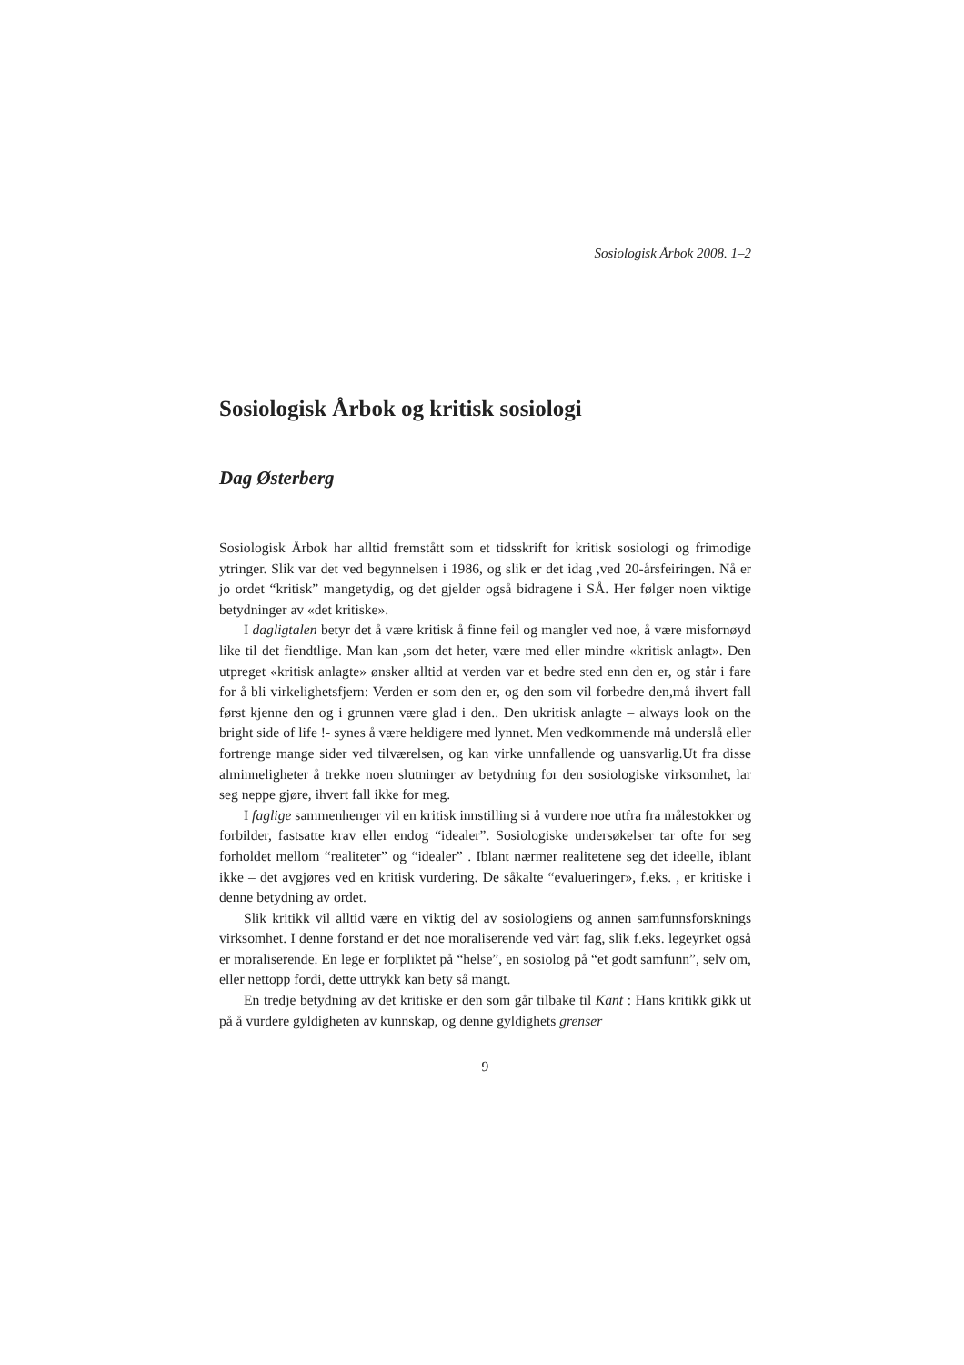Sosiologisk Årbok 2008. 1–2
Sosiologisk Årbok og kritisk sosiologi
Dag Østerberg
Sosiologisk Årbok har alltid fremstått som et tidsskrift for kritisk sosiologi og frimodige ytringer. Slik var det ved begynnelsen i 1986, og slik er det idag ,ved 20-årsfeiringen. Nå er jo ordet “kritisk” mangetydig, og det gjelder også bidragene i SÅ. Her følger noen viktige betydninger av «det kritiske».
I dagligtalen betyr det å være kritisk å finne feil og mangler ved noe, å være misfornøyd like til det fiendtlige. Man kan ,som det heter, være med eller mindre «kritisk anlagt». Den utpreget «kritisk anlagte» ønsker alltid at verden var et bedre sted enn den er, og står i fare for å bli virkelighetsfjern: Verden er som den er, og den som vil forbedre den,må ihvert fall først kjenne den og i grunnen være glad i den.. Den ukritisk anlagte – always look on the bright side of life !- synes å være heldigere med lynnet. Men vedkommende må underslå eller fortrenge mange sider ved tilværelsen, og kan virke unnfallende og uansvarlig.Ut fra disse alminneligheter å trekke noen slutninger av betydning for den sosiologiske virksomhet, lar seg neppe gjøre, ihvert fall ikke for meg.
I faglige sammenhenger vil en kritisk innstilling si å vurdere noe utfra fra målestokker og forbilder, fastsatte krav eller endog “idealer”. Sosiologiske undersøkelser tar ofte for seg forholdet mellom “realiteter” og “idealer” . Iblant nærmer realitetene seg det ideelle, iblant ikke – det avgjøres ved en kritisk vurdering. De såkalte “evalueringer», f.eks. , er kritiske i denne betydning av ordet.
Slik kritikk vil alltid være en viktig del av sosiologiens og annen samfunnsforsknings virksomhet. I denne forstand er det noe moraliserende ved vårt fag, slik f.eks. legeyrket også er moraliserende. En lege er forpliktet på “helse”, en sosiolog på “et godt samfunn”, selv om, eller nettopp fordi, dette uttrykk kan bety så mangt.
En tredje betydning av det kritiske er den som går tilbake til Kant : Hans kritikk gikk ut på å vurdere gyldigheten av kunnskap, og denne gyldighets grenser
9